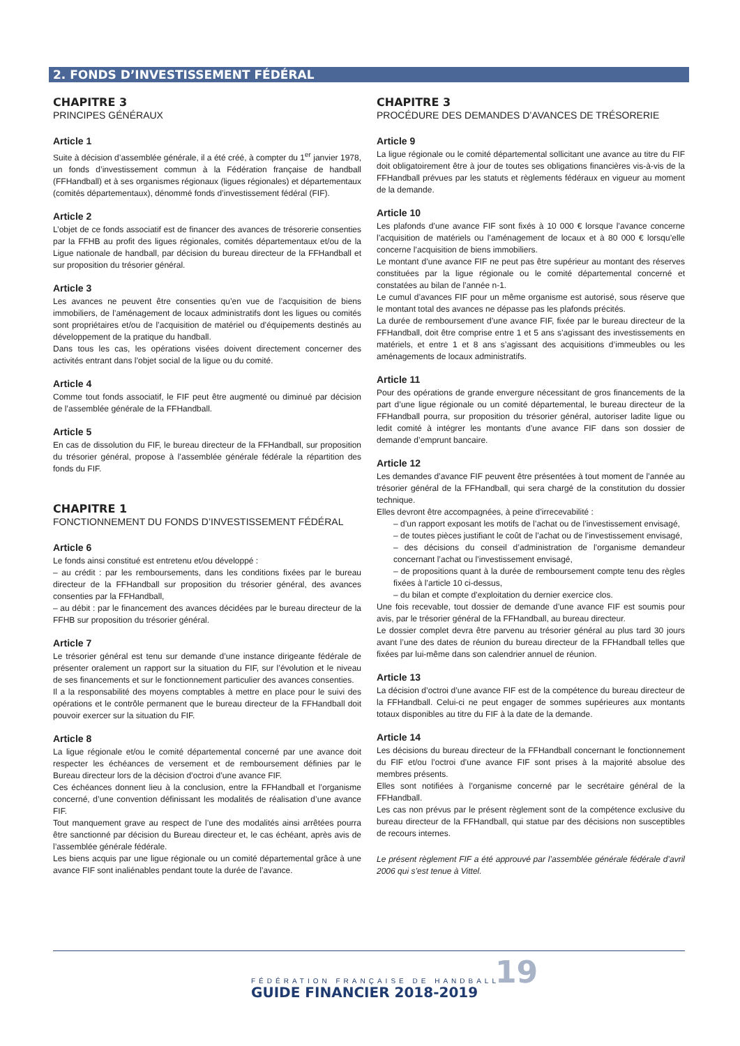2. FONDS D’INVESTISSEMENT FÉDÉRAL
CHAPITRE 3
PRINCIPES GÉNÉRAUX
Article 1
Suite à décision d’assemblée générale, il a été créé, à compter du 1<sup>er</sup> janvier 1978, un fonds d’investissement commun à la Fédération française de handball (FFHandball) et à ses organismes régionaux (ligues régionales) et départementaux (comités départementaux), dénommé fonds d’investissement fédéral (FIF).
Article 2
L’objet de ce fonds associatif est de financer des avances de trésorerie consenties par la FFHB au profit des ligues régionales, comités départementaux et/ou de la Ligue nationale de handball, par décision du bureau directeur de la FFHandball et sur proposition du trésorier général.
Article 3
Les avances ne peuvent être consenties qu’en vue de l’acquisition de biens immobiliers, de l’aménagement de locaux administratifs dont les ligues ou comités sont propriétaires et/ou de l’acquisition de matériel ou d’équipements destinés au développement de la pratique du handball.
Dans tous les cas, les opérations visées doivent directement concerner des activités entrant dans l’objet social de la ligue ou du comité.
Article 4
Comme tout fonds associatif, le FIF peut être augmenté ou diminué par décision de l’assemblée générale de la FFHandball.
Article 5
En cas de dissolution du FIF, le bureau directeur de la FFHandball, sur proposition du trésorier général, propose à l’assemblée générale fédérale la répartition des fonds du FIF.
CHAPITRE 1
FONCTIONNEMENT DU FONDS D’INVESTISSEMENT FÉDÉRAL
Article 6
Le fonds ainsi constitué est entretenu et/ou développé :
– au crédit : par les remboursements, dans les conditions fixées par le bureau directeur de la FFHandball sur proposition du trésorier général, des avances consenties par la FFHandball,
– au débit : par le financement des avances décidées par le bureau directeur de la FFHB sur proposition du trésorier général.
Article 7
Le trésorier général est tenu sur demande d’une instance dirigeante fédérale de présenter oralement un rapport sur la situation du FIF, sur l’évolution et le niveau de ses financements et sur le fonctionnement particulier des avances consenties.
Il a la responsabilité des moyens comptables à mettre en place pour le suivi des opérations et le contrôle permanent que le bureau directeur de la FFHandball doit pouvoir exercer sur la situation du FIF.
Article 8
La ligue régionale et/ou le comité départemental concerné par une avance doit respecter les échéances de versement et de remboursement définies par le Bureau directeur lors de la décision d’octroi d’une avance FIF.
Ces échéances donnent lieu à la conclusion, entre la FFHandball et l’organisme concerné, d’une convention définissant les modalités de réalisation d’une avance FIF.
Tout manquement grave au respect de l’une des modalités ainsi arrêtées pourra être sanctionné par décision du Bureau directeur et, le cas échéant, après avis de l’assemblée générale fédérale.
Les biens acquis par une ligue régionale ou un comité départemental grâce à une avance FIF sont inaliénables pendant toute la durée de l’avance.
CHAPITRE 3
PROCÉDURE DES DEMANDES D’AVANCES DE TRÉSORERIE
Article 9
La ligue régionale ou le comité départemental sollicitant une avance au titre du FIF doit obligatoirement être à jour de toutes ses obligations financières vis-à-vis de la FFHandball prévues par les statuts et règlements fédéraux en vigueur au moment de la demande.
Article 10
Les plafonds d’une avance FIF sont fixés à 10 000 € lorsque l’avance concerne l’acquisition de matériels ou l’aménagement de locaux et à 80 000 € lorsqu’elle concerne l’acquisition de biens immobiliers.
Le montant d’une avance FIF ne peut pas être supérieur au montant des réserves constituées par la ligue régionale ou le comité départemental concerné et constatées au bilan de l’année n-1.
Le cumul d’avances FIF pour un même organisme est autorisé, sous réserve que le montant total des avances ne dépasse pas les plafonds précités.
La durée de remboursement d’une avance FIF, fixée par le bureau directeur de la FFHandball, doit être comprise entre 1 et 5 ans s’agissant des investissements en matériels, et entre 1 et 8 ans s’agissant des acquisitions d’immeubles ou les aménagements de locaux administratifs.
Article 11
Pour des opérations de grande envergure nécessitant de gros financements de la part d’une ligue régionale ou un comité départemental, le bureau directeur de la FFHandball pourra, sur proposition du trésorier général, autoriser ladite ligue ou ledit comité à intégrer les montants d’une avance FIF dans son dossier de demande d’emprunt bancaire.
Article 12
Les demandes d’avance FIF peuvent être présentées à tout moment de l’année au trésorier général de la FFHandball, qui sera chargé de la constitution du dossier technique.
Elles devront être accompagnées, à peine d’irrecevabilité :
– d’un rapport exposant les motifs de l’achat ou de l’investissement envisagé,
– de toutes pièces justifiant le coût de l’achat ou de l’investissement envisagé,
– des décisions du conseil d’administration de l’organisme demandeur concernant l’achat ou l’investissement envisagé,
– de propositions quant à la durée de remboursement compte tenu des règles fixées à l’article 10 ci-dessus,
– du bilan et compte d’exploitation du dernier exercice clos.
Une fois recevable, tout dossier de demande d’une avance FIF est soumis pour avis, par le trésorier général de la FFHandball, au bureau directeur.
Le dossier complet devra être parvenu au trésorier général au plus tard 30 jours avant l’une des dates de réunion du bureau directeur de la FFHandball telles que fixées par lui-même dans son calendrier annuel de réunion.
Article 13
La décision d’octroi d’une avance FIF est de la compétence du bureau directeur de la FFHandball. Celui-ci ne peut engager de sommes supérieures aux montants totaux disponibles au titre du FIF à la date de la demande.
Article 14
Les décisions du bureau directeur de la FFHandball concernant le fonctionnement du FIF et/ou l’octroi d’une avance FIF sont prises à la majorité absolue des membres présents.
Elles sont notifiées à l’organisme concerné par le secrétaire général de la FFHandball.
Les cas non prévus par le présent règlement sont de la compétence exclusive du bureau directeur de la FFHandball, qui statue par des décisions non susceptibles de recours internes.
Le présent règlement FIF a été approuvé par l’assemblée générale fédérale d’avril 2006 qui s’est tenue à Vittel.
FÉDÉRATION FRANÇAISE DE HANDBALL
GUIDE FINANCIER 2018-2019
19